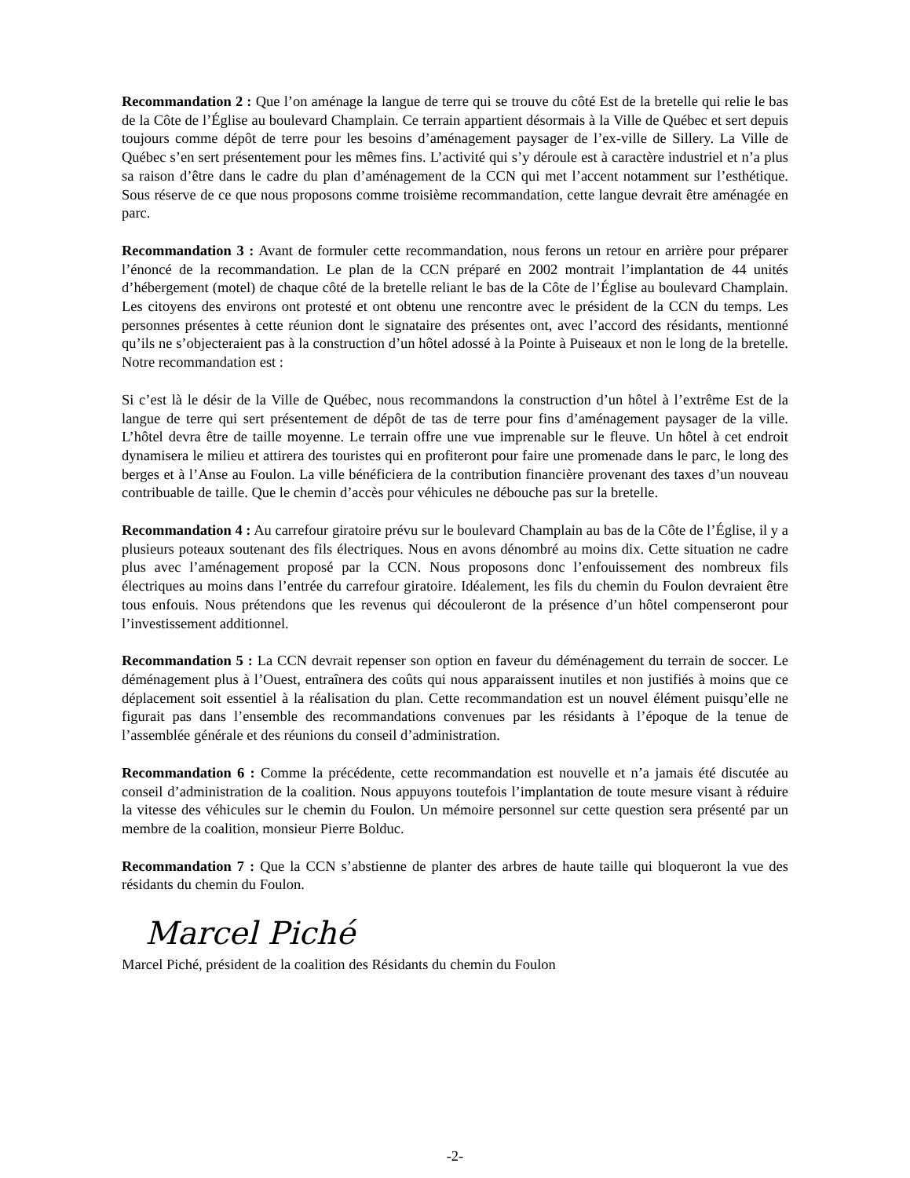Recommandation 2 : Que l’on aménage la langue de terre qui se trouve du côté Est de la bretelle qui relie le bas de la Côte de l’Église au boulevard Champlain. Ce terrain appartient désormais à la Ville de Québec et sert depuis toujours comme dépôt de terre pour les besoins d’aménagement paysager de l’ex-ville de Sillery. La Ville de Québec s’en sert présentement pour les mêmes fins. L’activité qui s’y déroule est à caractère industriel et n’a plus sa raison d’être dans le cadre du plan d’aménagement de la CCN qui met l’accent notamment sur l’esthétique. Sous réserve de ce que nous proposons comme troisième recommandation, cette langue devrait être aménagée en parc.
Recommandation 3 : Avant de formuler cette recommandation, nous ferons un retour en arrière pour préparer l’énoncé de la recommandation. Le plan de la CCN préparé en 2002 montrait l’implantation de 44 unités d’hébergement (motel) de chaque côté de la bretelle reliant le bas de la Côte de l’Église au boulevard Champlain. Les citoyens des environs ont protesté et ont obtenu une rencontre avec le président de la CCN du temps. Les personnes présentes à cette réunion dont le signataire des présentes ont, avec l’accord des résidants, mentionné qu’ils ne s’objecteraient pas à la construction d’un hôtel adossé à la Pointe à Puiseaux et non le long de la bretelle. Notre recommandation est :
Si c’est là le désir de la Ville de Québec, nous recommandons la construction d’un hôtel à l’extrême Est de la langue de terre qui sert présentement de dépôt de tas de terre pour fins d’aménagement paysager de la ville. L’hôtel devra être de taille moyenne. Le terrain offre une vue imprenable sur le fleuve. Un hôtel à cet endroit dynamisera le milieu et attirera des touristes qui en profiteront pour faire une promenade dans le parc, le long des berges et à l’Anse au Foulon. La ville bénéficiera de la contribution financière provenant des taxes d’un nouveau contribuable de taille. Que le chemin d’accès pour véhicules ne débouche pas sur la bretelle.
Recommandation 4 : Au carrefour giratoire prévu sur le boulevard Champlain au bas de la Côte de l’Église, il y a plusieurs poteaux soutenant des fils électriques. Nous en avons dénombré au moins dix. Cette situation ne cadre plus avec l’aménagement proposé par la CCN. Nous proposons donc l’enfouissement des nombreux fils électriques au moins dans l’entrée du carrefour giratoire. Idéalement, les fils du chemin du Foulon devraient être tous enfouis. Nous prétendons que les revenus qui découleront de la présence d’un hôtel compenseront pour l’investissement additionnel.
Recommandation 5 : La CCN devrait repenser son option en faveur du déménagement du terrain de soccer. Le déménagement plus à l’Ouest, entraînera des coûts qui nous apparaissent inutiles et non justifiés à moins que ce déplacement soit essentiel à la réalisation du plan. Cette recommandation est un nouvel élément puisqu’elle ne figurait pas dans l’ensemble des recommandations convenues par les résidants à l’époque de la tenue de l’assemblée générale et des réunions du conseil d’administration.
Recommandation 6 : Comme la précédente, cette recommandation est nouvelle et n’a jamais été discutée au conseil d’administration de la coalition. Nous appuyons toutefois l’implantation de toute mesure visant à réduire la vitesse des véhicules sur le chemin du Foulon. Un mémoire personnel sur cette question sera présenté par un membre de la coalition, monsieur Pierre Bolduc.
Recommandation 7 : Que la CCN s’abstienne de planter des arbres de haute taille qui bloqueront la vue des résidants du chemin du Foulon.
Marcel Piché
Marcel Piché, président de la coalition des Résidants du chemin du Foulon
-2-